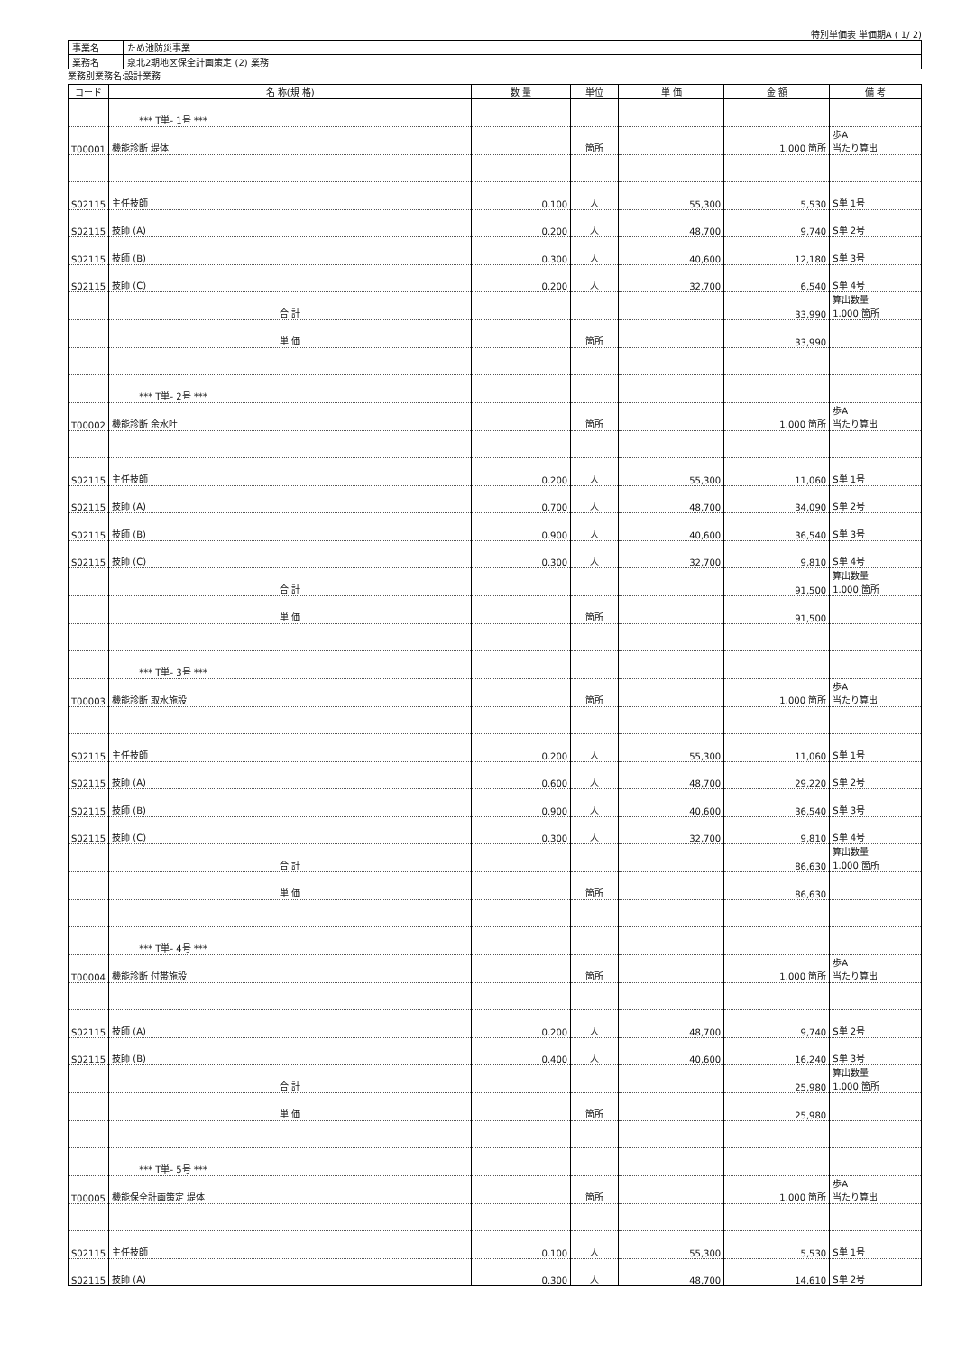特別単価表 単価期A ( 1/ 2)
| 事業名 | ため池防災事業 |
| 業務名 | 泉北2期地区保全計画策定 (2) 業務 |
業務別業務名:設計業務
| コード | 名 称(規 格) | 数 量 | 単位 | 単 価 | 金 額 | 備 考 |
| --- | --- | --- | --- | --- | --- | --- |
| | *** T単- 1号 *** | | | | | |
| T00001 | 機能診断 堤体 | | 箇所 | | 1.000 箇所 | 歩A 当たり算出 |
| S02115 | 主任技師 | 0.100 | 人 | 55,300 | 5,530 | S単 1号 |
| S02115 | 技師 (A) | 0.200 | 人 | 48,700 | 9,740 | S単 2号 |
| S02115 | 技師 (B) | 0.300 | 人 | 40,600 | 12,180 | S単 3号 |
| S02115 | 技師 (C) | 0.200 | 人 | 32,700 | 6,540 | S単 4号 |
| | 合 計 | | | | 33,990 | 算出数量 1.000 箇所 |
| | 単 価 | | 箇所 | | 33,990 | |
| | *** T単- 2号 *** | | | | | |
| T00002 | 機能診断 余水吐 | | 箇所 | | 1.000 箇所 | 歩A 当たり算出 |
| S02115 | 主任技師 | 0.200 | 人 | 55,300 | 11,060 | S単 1号 |
| S02115 | 技師 (A) | 0.700 | 人 | 48,700 | 34,090 | S単 2号 |
| S02115 | 技師 (B) | 0.900 | 人 | 40,600 | 36,540 | S単 3号 |
| S02115 | 技師 (C) | 0.300 | 人 | 32,700 | 9,810 | S単 4号 |
| | 合 計 | | | | 91,500 | 算出数量 1.000 箇所 |
| | 単 価 | | 箇所 | | 91,500 | |
| | *** T単- 3号 *** | | | | | |
| T00003 | 機能診断 取水施設 | | 箇所 | | 1.000 箇所 | 歩A 当たり算出 |
| S02115 | 主任技師 | 0.200 | 人 | 55,300 | 11,060 | S単 1号 |
| S02115 | 技師 (A) | 0.600 | 人 | 48,700 | 29,220 | S単 2号 |
| S02115 | 技師 (B) | 0.900 | 人 | 40,600 | 36,540 | S単 3号 |
| S02115 | 技師 (C) | 0.300 | 人 | 32,700 | 9,810 | S単 4号 |
| | 合 計 | | | | 86,630 | 算出数量 1.000 箇所 |
| | 単 価 | | 箇所 | | 86,630 | |
| | *** T単- 4号 *** | | | | | |
| T00004 | 機能診断 付帯施設 | | 箇所 | | 1.000 箇所 | 歩A 当たり算出 |
| S02115 | 技師 (A) | 0.200 | 人 | 48,700 | 9,740 | S単 2号 |
| S02115 | 技師 (B) | 0.400 | 人 | 40,600 | 16,240 | S単 3号 |
| | 合 計 | | | | 25,980 | 算出数量 1.000 箇所 |
| | 単 価 | | 箇所 | | 25,980 | |
| | *** T単- 5号 *** | | | | | |
| T00005 | 機能保全計画策定 堤体 | | 箇所 | | 1.000 箇所 | 歩A 当たり算出 |
| S02115 | 主任技師 | 0.100 | 人 | 55,300 | 5,530 | S単 1号 |
| S02115 | 技師 (A) | 0.300 | 人 | 48,700 | 14,610 | S単 2号 |